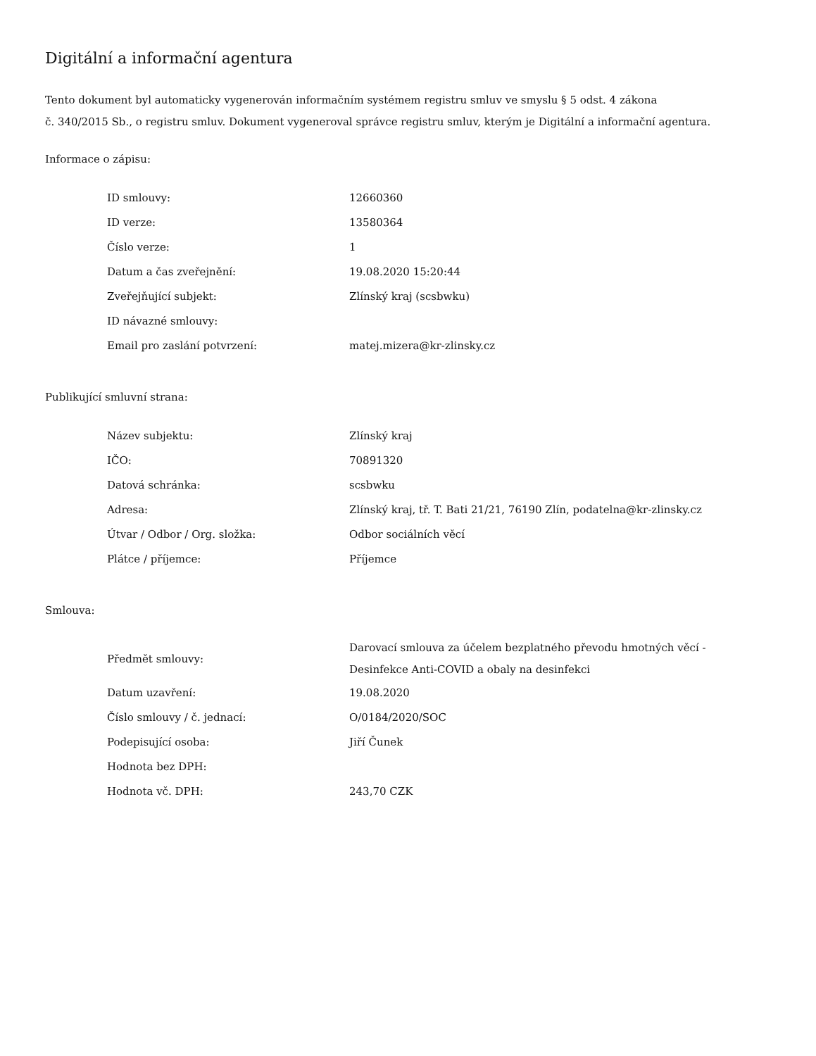Digitální a informační agentura
Tento dokument byl automaticky vygenerován informačním systémem registru smluv ve smyslu § 5 odst. 4 zákona
č. 340/2015 Sb., o registru smluv. Dokument vygeneroval správce registru smluv, kterým je Digitální a informační agentura.
Informace o zápisu:
| ID smlouvy: | 12660360 |
| ID verze: | 13580364 |
| Číslo verze: | 1 |
| Datum a čas zveřejnění: | 19.08.2020 15:20:44 |
| Zveřejňující subjekt: | Zlínský kraj (scsbwku) |
| ID návazné smlouvy: | |
| Email pro zaslání potvrzení: | matej.mizera@kr-zlinsky.cz |
Publikující smluvní strana:
| Název subjektu: | Zlínský kraj |
| IČO: | 70891320 |
| Datová schránka: | scsbwku |
| Adresa: | Zlínský kraj, tř. T. Bati 21/21, 76190 Zlín, podatelna@kr-zlinsky.cz |
| Útvar / Odbor / Org. složka: | Odbor sociálních věcí |
| Plátce / příjemce: | Příjemce |
Smlouva:
| Předmět smlouvy: | Darovací smlouva za účelem bezplatného převodu hmotných věcí - Desinfekce Anti-COVID a obaly na desinfekci |
| Datum uzavření: | 19.08.2020 |
| Číslo smlouvy / č. jednací: | O/0184/2020/SOC |
| Podepisující osoba: | Jiří Čunek |
| Hodnota bez DPH: | |
| Hodnota vč. DPH: | 243,70 CZK |